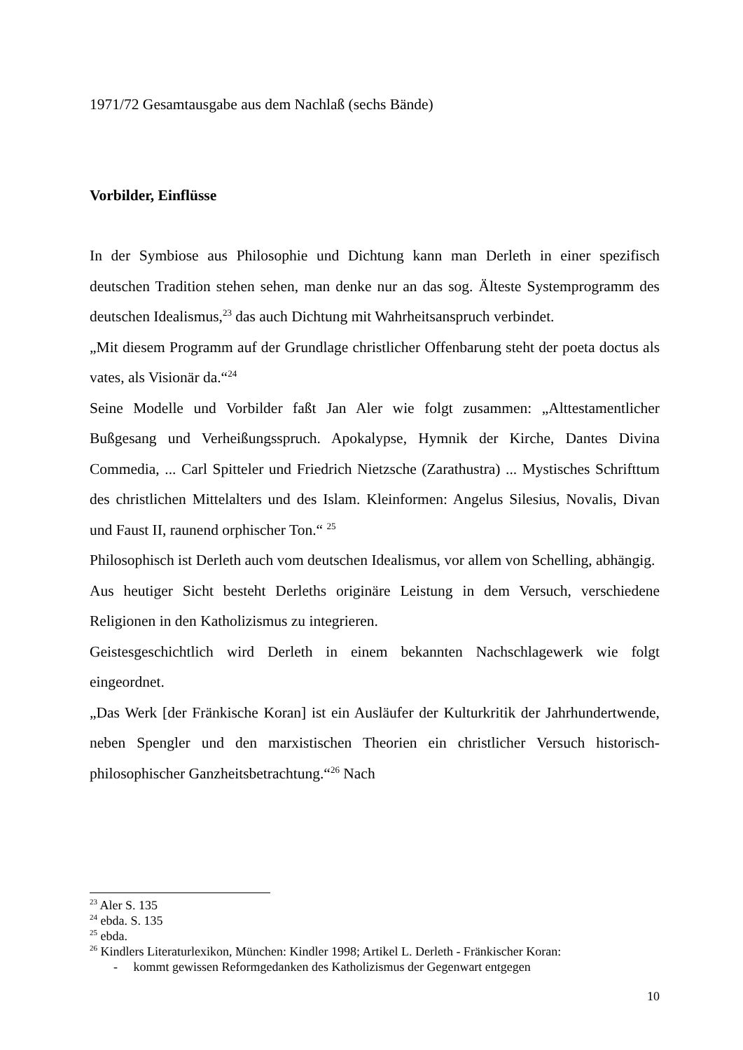1971/72 Gesamtausgabe aus dem Nachlaß (sechs Bände)
Vorbilder, Einflüsse
In der Symbiose aus Philosophie und Dichtung kann man Derleth in einer spezifisch deutschen Tradition stehen sehen, man denke nur an das sog. Älteste Systemprogramm des deutschen Idealismus,<sup>23</sup> das auch Dichtung mit Wahrheits­anspruch verbindet.
„Mit diesem Programm auf der Grundlage christlicher Offenbarung steht der poeta doctus als vates, als Visionär da.“<sup>24</sup>
Seine Modelle und Vorbilder faßt Jan Aler wie folgt zusammen: „Alttesta­mentlicher Bußgesang und Verheißungsspruch. Apokalypse, Hymnik der Kirche, Dantes Divina Commedia, ... Carl Spitteler und Friedrich Nietzsche (Zarathustra) ... Mystisches Schrifttum des christlichen Mittelalters und des Islam. Kleinformen: Angelus Silesius, Novalis, Divan und Faust II, raunend orphischer Ton.“ <sup>25</sup>
Philosophisch ist Derleth auch vom deutschen Idealismus, vor allem von Schelling, abhängig.
Aus heutiger Sicht besteht Derleths originäre Leistung in dem Versuch, verschiedene Religionen in den Katholizismus zu integrieren.
Geistesgeschichtlich wird Derleth in einem bekannten Nachschlagewerk wie folgt eingeordnet.
„Das Werk [der Fränkische Koran] ist ein Ausläufer der Kulturkritik der Jahrhundertwende, neben Spengler und den marxistischen Theorien ein christlicher Versuch historisch-philosophischer Ganzheitsbetrachtung.“<sup>26</sup> Nach
<sup>23</sup> Aler S. 135
<sup>24</sup> ebda. S. 135
<sup>25</sup> ebda.
<sup>26</sup> Kindlers Literaturlexikon, München: Kindler 1998; Artikel L. Derleth - Fränkischer Koran:
- kommt gewissen Reformgedanken des Katholizismus der Gegenwart entgegen
10